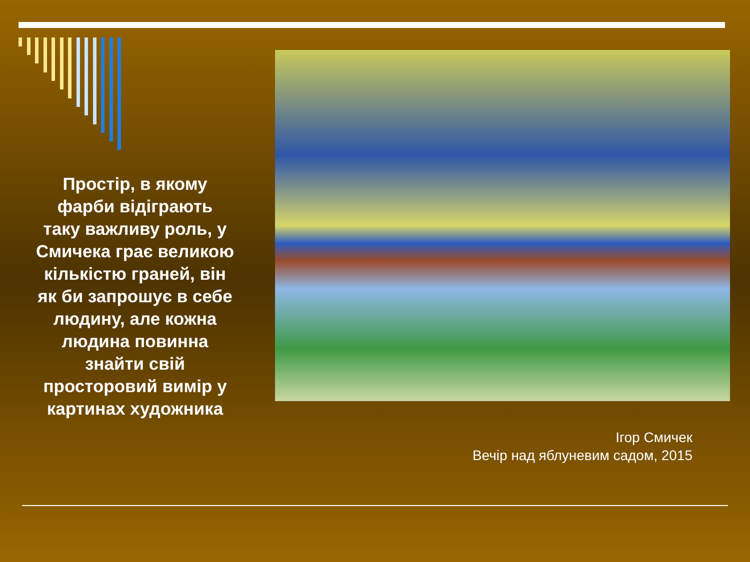Простір, в якому
фарби відіграють
таку важливу роль, у
Смичека грає великою
кількістю граней, він
як би запрошує в себе
людину, але кожна
людина повинна
знайти свій
просторовий вимір у
картинах художника
Ігор Смичек
Вечір над яблуневим садом, 2015